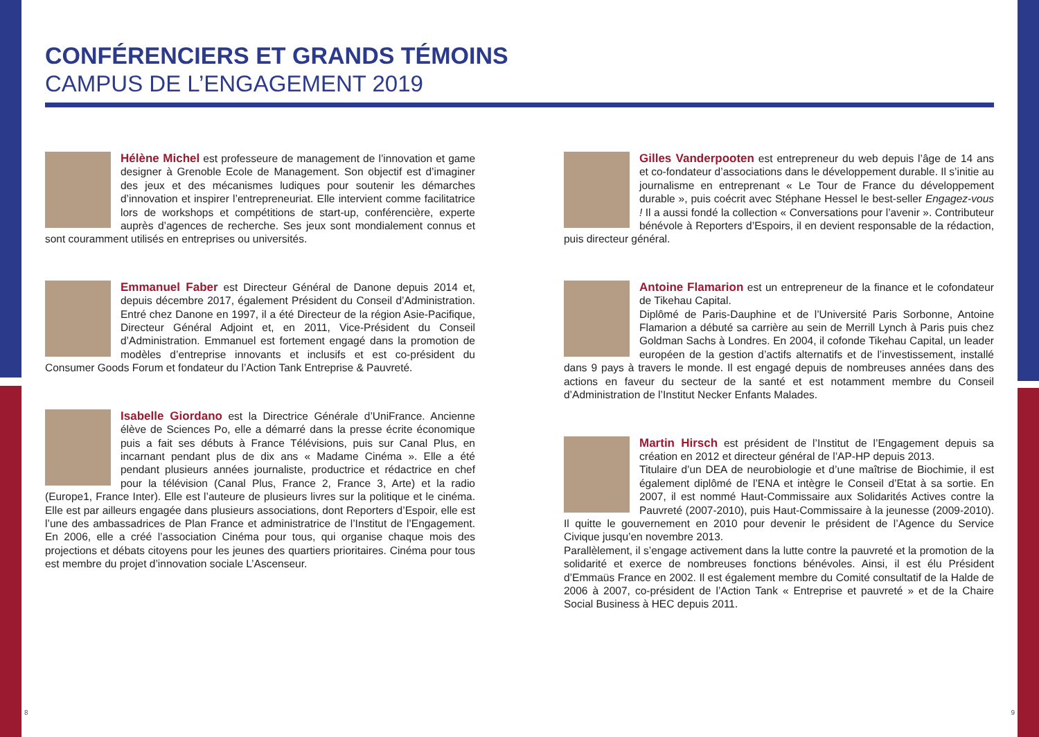CONFÉRENCIERS ET GRANDS TÉMOINS
CAMPUS DE L’ENGAGEMENT 2019
Hélène Michel est professeure de management de l’innovation et game designer à Grenoble Ecole de Management. Son objectif est d’imaginer des jeux et des mécanismes ludiques pour soutenir les démarches d’innovation et inspirer l’entrepreneuriat. Elle intervient comme facilitatrice lors de workshops et compétitions de start-up, conférencière, experte auprès d’agences de recherche. Ses jeux sont mondialement connus et sont couramment utilisés en entreprises ou universités.
Emmanuel Faber est Directeur Général de Danone depuis 2014 et, depuis décembre 2017, également Président du Conseil d’Administration. Entré chez Danone en 1997, il a été Directeur de la région Asie-Pacifique, Directeur Général Adjoint et, en 2011, Vice-Président du Conseil d’Administration. Emmanuel est fortement engagé dans la promotion de modèles d’entreprise innovants et inclusifs et est co-président du Consumer Goods Forum et fondateur du l’Action Tank Entreprise & Pauvreté.
Isabelle Giordano est la Directrice Générale d’UniFrance. Ancienne élève de Sciences Po, elle a démarré dans la presse écrite économique puis a fait ses débuts à France Télévisions, puis sur Canal Plus, en incarnant pendant plus de dix ans « Madame Cinéma ». Elle a été pendant plusieurs années journaliste, productrice et rédactrice en chef pour la télévision (Canal Plus, France 2, France 3, Arte) et la radio (Europe1, France Inter). Elle est l’auteure de plusieurs livres sur la politique et le cinéma. Elle est par ailleurs engagée dans plusieurs associations, dont Reporters d’Espoir, elle est l’une des ambassadrices de Plan France et administratrice de l’Institut de l’Engagement. En 2006, elle a créé l’association Cinéma pour tous, qui organise chaque mois des projections et débats citoyens pour les jeunes des quartiers prioritaires. Cinéma pour tous est membre du projet d’innovation sociale L’Ascenseur.
Gilles Vanderpooten est entrepreneur du web depuis l’âge de 14 ans et co-fondateur d’associations dans le développement durable. Il s’initie au journalisme en entreprenant « Le Tour de France du développement durable », puis coécrit avec Stéphane Hessel le best-seller Engagez-vous ! Il a aussi fondé la collection « Conversations pour l’avenir ». Contributeur bénévole à Reporters d’Espoirs, il en devient responsable de la rédaction, puis directeur général.
Antoine Flamarion est un entrepreneur de la finance et le cofondateur de Tikehau Capital.
Diplômé de Paris-Dauphine et de l’Université Paris Sorbonne, Antoine Flamarion a débuté sa carrière au sein de Merrill Lynch à Paris puis chez Goldman Sachs à Londres. En 2004, il cofonde Tikehau Capital, un leader européen de la gestion d’actifs alternatifs et de l’investissement, installé dans 9 pays à travers le monde. Il est engagé depuis de nombreuses années dans des actions en faveur du secteur de la santé et est notamment membre du Conseil d’Administration de l’Institut Necker Enfants Malades.
Martin Hirsch est président de l’Institut de l’Engagement depuis sa création en 2012 et directeur général de l’AP-HP depuis 2013.
Titulaire d’un DEA de neurobiologie et d’une maîtrise de Biochimie, il est également diplômé de l’ENA et intègre le Conseil d’Etat à sa sortie. En 2007, il est nommé Haut-Commissaire aux Solidarités Actives contre la Pauvreté (2007-2010), puis Haut-Commissaire à la jeunesse (2009-2010). Il quitte le gouvernement en 2010 pour devenir le président de l’Agence du Service Civique jusqu’en novembre 2013.
Parallèlement, il s’engage activement dans la lutte contre la pauvreté et la promotion de la solidarité et exerce de nombreuses fonctions bénévoles. Ainsi, il est élu Président d’Emmaüs France en 2002. Il est également membre du Comité consultatif de la Halde de 2006 à 2007, co-président de l’Action Tank « Entreprise et pauvreté » et de la Chaire Social Business à HEC depuis 2011.
8 9